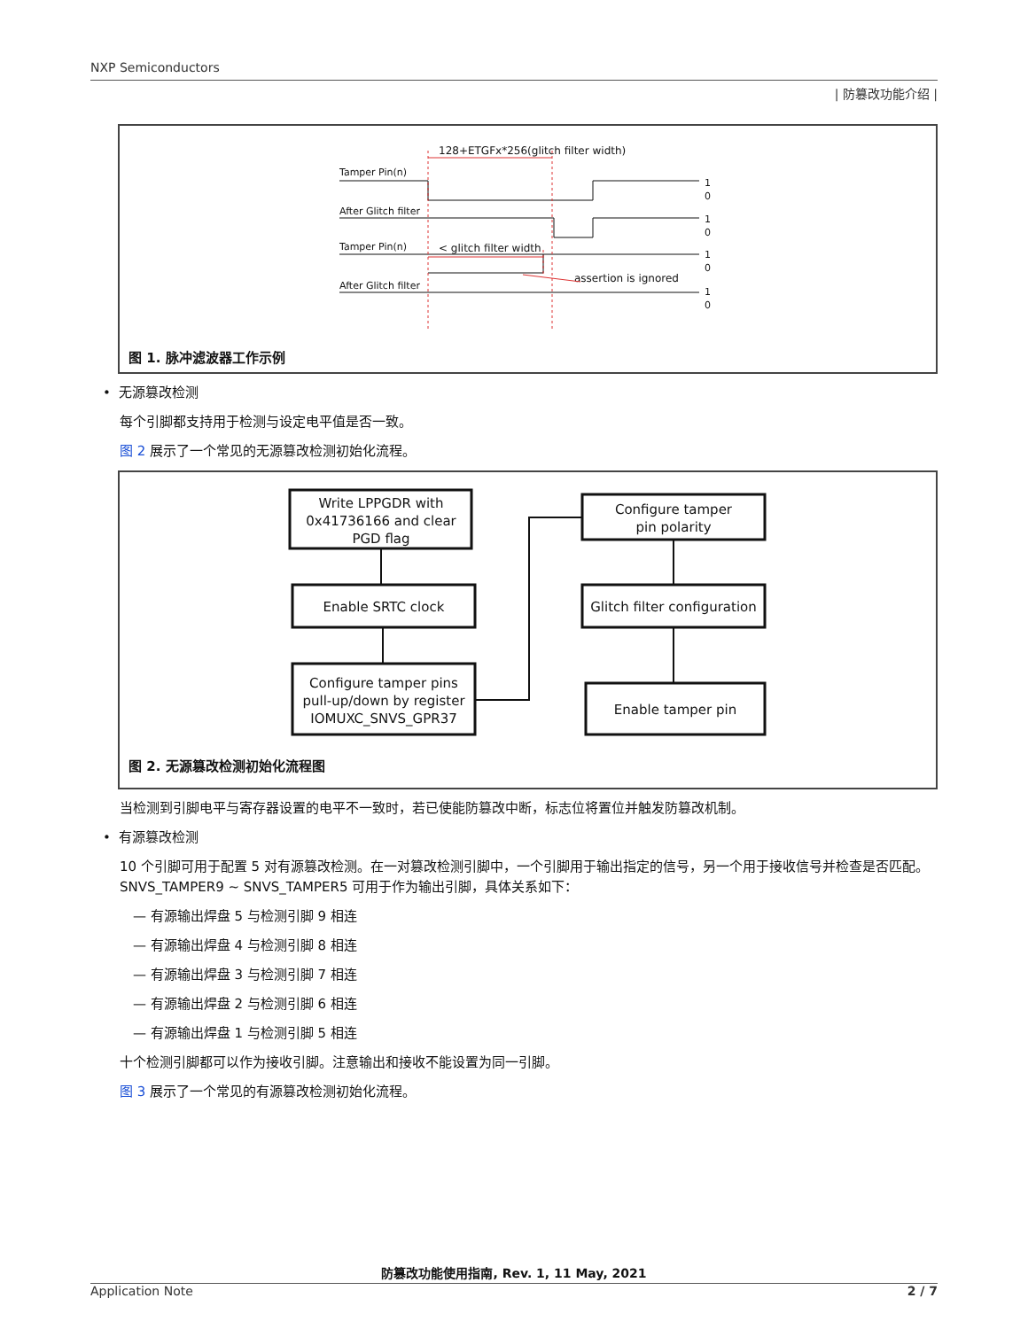NXP Semiconductors
| 防篡改功能介绍 |
128+ETGFx*256(glitch filter width)
Tamper Pin(n)
After Glitch filter
Tamper Pin(n)
After Glitch filter
< glitch filter width
assertion is ignored
1
0
1
0
1
0
1
0
图 1. 脉冲滤波器工作示例
• 无源篡改检测
每个引脚都支持用于检测与设定电平值是否一致。
图 2 展示了一个常见的无源篡改检测初始化流程。
Write LPPGDR with
0x41736166 and clear
PGD flag
Enable SRTC clock
Configure tamper pins
pull-up/down by register
IOMUXC_SNVS_GPR37
Configure tamper
pin polarity
Glitch filter configuration
Enable tamper pin
图 2. 无源篡改检测初始化流程图
当检测到引脚电平与寄存器设置的电平不一致时，若已使能防篡改中断，标志位将置位并触发防篡改机制。
• 有源篡改检测
10 个引脚可用于配置 5 对有源篡改检测。在一对篡改检测引脚中，一个引脚用于输出指定的信号，另一个用于接收信号并检查是否匹配。SNVS_TAMPER9 ~ SNVS_TAMPER5 可用于作为输出引脚，具体关系如下：
— 有源输出焊盘 5 与检测引脚 9 相连
— 有源输出焊盘 4 与检测引脚 8 相连
— 有源输出焊盘 3 与检测引脚 7 相连
— 有源输出焊盘 2 与检测引脚 6 相连
— 有源输出焊盘 1 与检测引脚 5 相连
十个检测引脚都可以作为接收引脚。注意输出和接收不能设置为同一引脚。
图 3 展示了一个常见的有源篡改检测初始化流程。
防篡改功能使用指南, Rev. 1, 11 May, 2021
Application Note 2 / 7